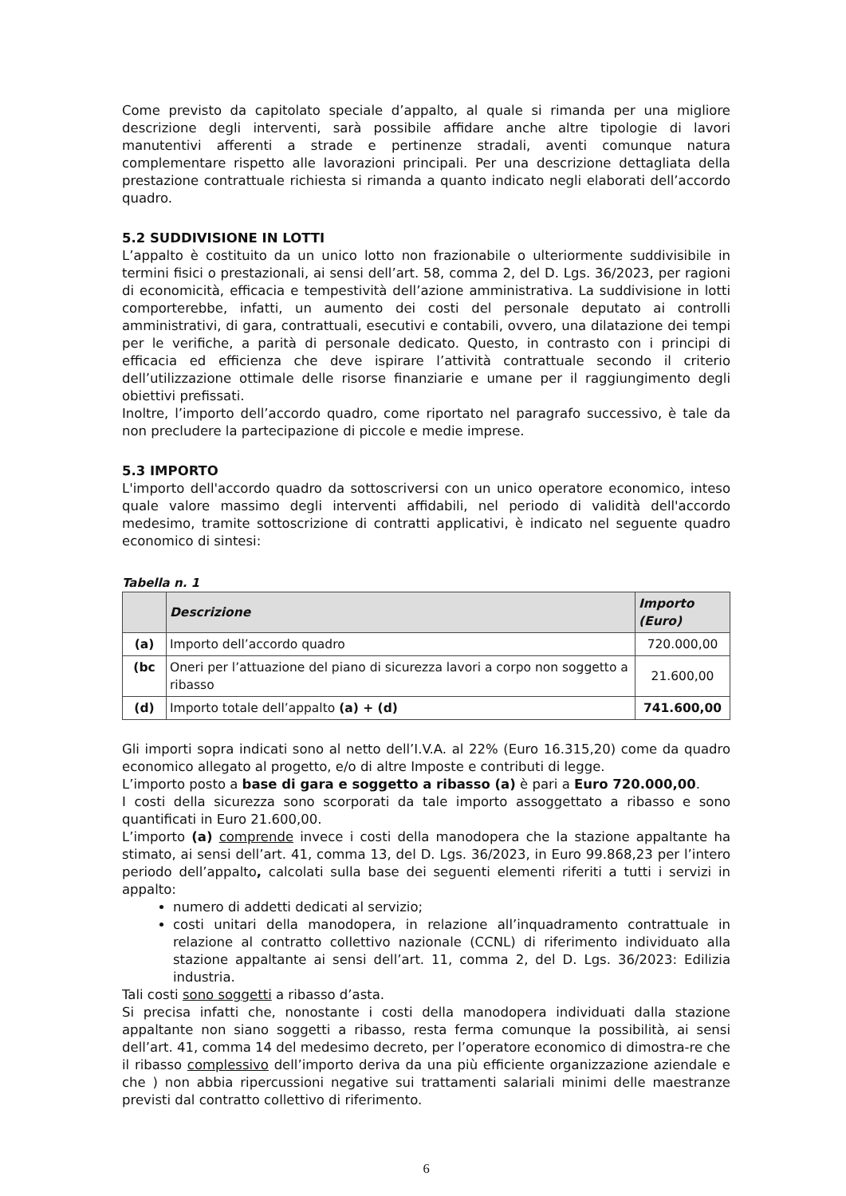Come previsto da capitolato speciale d’appalto, al quale si rimanda per una migliore descrizione degli interventi, sarà possibile affidare anche altre tipologie di lavori manutentivi afferenti a strade e pertinenze stradali, aventi comunque natura complementare rispetto alle lavorazioni principali. Per una descrizione dettagliata della prestazione contrattuale richiesta si rimanda a quanto indicato negli elaborati dell’accordo quadro.
5.2 SUDDIVISIONE IN LOTTI
L’appalto è costituito da un unico lotto non frazionabile o ulteriormente suddivisibile in termini fisici o prestazionali, ai sensi dell’art. 58, comma 2, del D. Lgs. 36/2023, per ragioni di economicità, efficacia e tempestività dell’azione amministrativa. La suddivisione in lotti comporterebbe, infatti, un aumento dei costi del personale deputato ai controlli amministrativi, di gara, contrattuali, esecutivi e contabili, ovvero, una dilatazione dei tempi per le verifiche, a parità di personale dedicato. Questo, in contrasto con i principi di efficacia ed efficienza che deve ispirare l’attività contrattuale secondo il criterio dell’utilizzazione ottimale delle risorse finanziarie e umane per il raggiungimento degli obiettivi prefissati.
Inoltre, l’importo dell’accordo quadro, come riportato nel paragrafo successivo, è tale da non precludere la partecipazione di piccole e medie imprese.
5.3 IMPORTO
L'importo dell'accordo quadro da sottoscriversi con un unico operatore economico, inteso quale valore massimo degli interventi affidabili, nel periodo di validità dell'accordo medesimo, tramite sottoscrizione di contratti applicativi, è indicato nel seguente quadro economico di sintesi:
Tabella n. 1
| | Descrizione | Importo (Euro) |
| --- | --- | --- |
| (a) | Importo dell’accordo quadro | 720.000,00 |
| (bc | Oneri per l’attuazione del piano di sicurezza lavori a corpo non soggetto a ribasso | 21.600,00 |
| (d) | Importo totale dell’appalto (a) + (d) | 741.600,00 |
Gli importi sopra indicati sono al netto dell’I.V.A. al 22% (Euro 16.315,20) come da quadro economico allegato al progetto, e/o di altre Imposte e contributi di legge.
L’importo posto a base di gara e soggetto a ribasso (a) è pari a Euro 720.000,00.
I costi della sicurezza sono scorporati da tale importo assoggettato a ribasso e sono quantificati in Euro 21.600,00.
L’importo (a) comprende invece i costi della manodopera che la stazione appaltante ha stimato, ai sensi dell’art. 41, comma 13, del D. Lgs. 36/2023, in Euro 99.868,23 per l’intero periodo dell’appalto, calcolati sulla base dei seguenti elementi riferiti a tutti i servizi in appalto:
numero di addetti dedicati al servizio;
costi unitari della manodopera, in relazione all’inquadramento contrattuale in relazione al contratto collettivo nazionale (CCNL) di riferimento individuato alla stazione appaltante ai sensi dell’art. 11, comma 2, del D. Lgs. 36/2023: Edilizia industria.
Tali costi sono soggetti a ribasso d’asta.
Si precisa infatti che, nonostante i costi della manodopera individuati dalla stazione appaltante non siano soggetti a ribasso, resta ferma comunque la possibilità, ai sensi dell’art. 41, comma 14 del medesimo decreto, per l’operatore economico di dimostra-re che il ribasso complessivo dell’importo deriva da una più efficiente organizzazione aziendale e che ) non abbia ripercussioni negative sui trattamenti salariali minimi delle maestranze previsti dal contratto collettivo di riferimento.
6